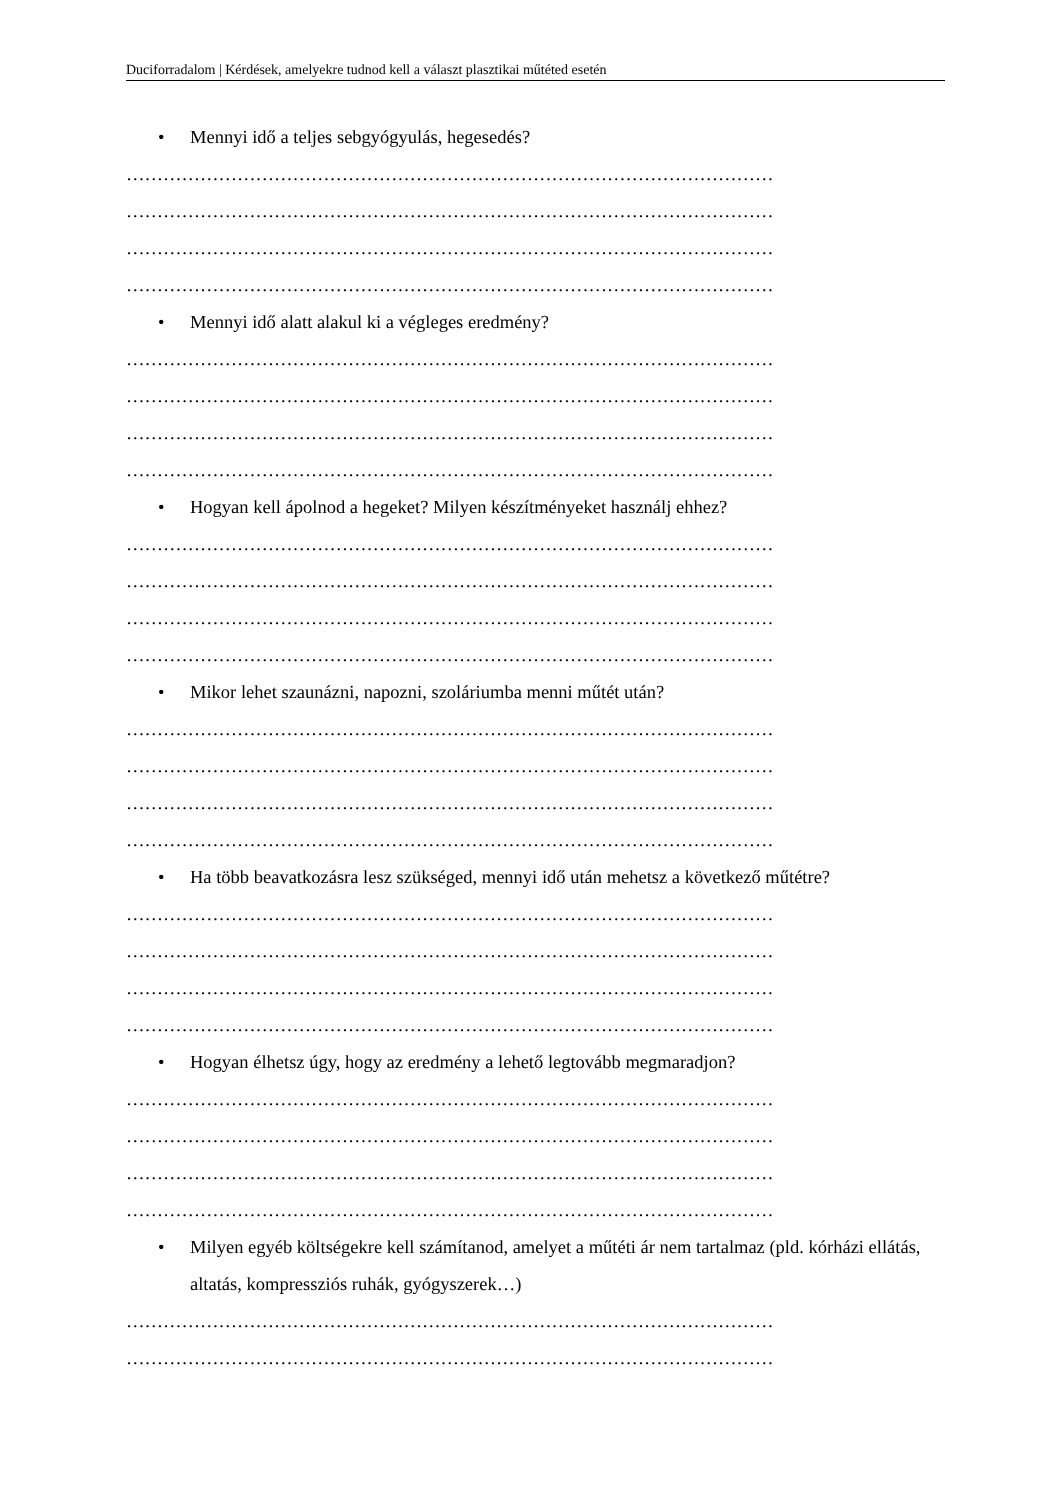Duciforradalom | Kérdések, amelyekre tudnod kell a választ plasztikai műtéted esetén
• Mennyi idő a teljes sebgyógyulás, hegesedés?
……………………………………………………………………………………………
……………………………………………………………………………………………
……………………………………………………………………………………………
……………………………………………………………………………………………
• Mennyi idő alatt alakul ki a végleges eredmény?
……………………………………………………………………………………………
……………………………………………………………………………………………
……………………………………………………………………………………………
……………………………………………………………………………………………
• Hogyan kell ápolnod a hegeket? Milyen készítményeket használj ehhez?
……………………………………………………………………………………………
……………………………………………………………………………………………
……………………………………………………………………………………………
……………………………………………………………………………………………
• Mikor lehet szaunázni, napozni, szoláriumba menni műtét után?
……………………………………………………………………………………………
……………………………………………………………………………………………
……………………………………………………………………………………………
……………………………………………………………………………………………
• Ha több beavatkozásra lesz szükséged, mennyi idő után mehetsz a következő műtétre?
……………………………………………………………………………………………
……………………………………………………………………………………………
……………………………………………………………………………………………
……………………………………………………………………………………………
• Hogyan élhetsz úgy, hogy az eredmény a lehető legtovább megmaradjon?
……………………………………………………………………………………………
……………………………………………………………………………………………
……………………………………………………………………………………………
……………………………………………………………………………………………
• Milyen egyéb költségekre kell számítanod, amelyet a műtéti ár nem tartalmaz (pld. kórházi ellátás, altatás, kompressziós ruhák, gyógyszerek…)
……………………………………………………………………………………………
……………………………………………………………………………………………